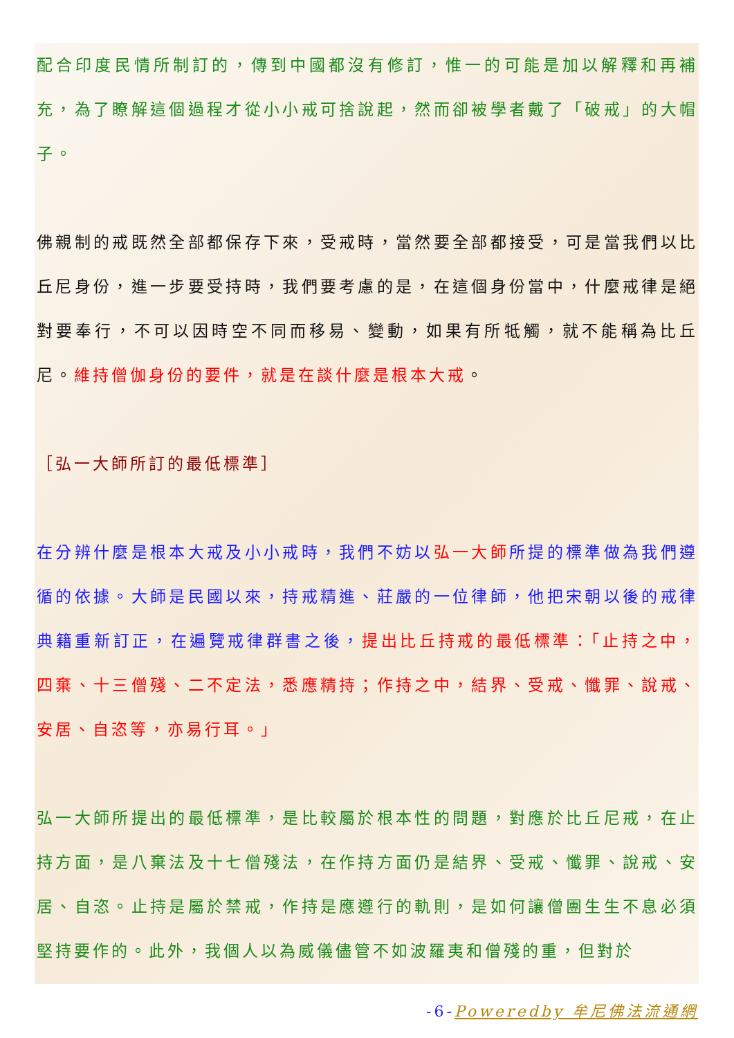配合印度民情所制訂的，傳到中國都沒有修訂，惟一的可能是加以解釋和再補充，為了瞭解這個過程才從小小戒可捨說起，然而卻被學者戴了「破戒」的大帽子。
佛親制的戒既然全部都保存下來，受戒時，當然要全部都接受，可是當我們以比丘尼身份，進一步要受持時，我們要考慮的是，在這個身份當中，什麼戒律是絕對要奉行，不可以因時空不同而移易、變動，如果有所牴觸，就不能稱為比丘尼。維持僧伽身份的要件，就是在談什麼是根本大戒。
［弘一大師所訂的最低標準］
在分辨什麼是根本大戒及小小戒時，我們不妨以弘一大師所提的標準做為我們遵循的依據。大師是民國以來，持戒精進、莊嚴的一位律師，他把宋朝以後的戒律典籍重新訂正，在遍覽戒律群書之後，提出比丘持戒的最低標準：「止持之中，四棄、十三僧殘、二不定法，悉應精持；作持之中，結界、受戒、懺罪、說戒、安居、自恣等，亦易行耳。」
弘一大師所提出的最低標準，是比較屬於根本性的問題，對應於比丘尼戒，在止持方面，是八棄法及十七僧殘法，在作持方面仍是結界、受戒、懺罪、說戒、安居、自恣。止持是屬於禁戒，作持是應遵行的軌則，是如何讓僧團生生不息必須堅持要作的。此外，我個人以為威儀儘管不如波羅夷和僧殘的重，但對於
-6-Poweredby 牟尼佛法流通網